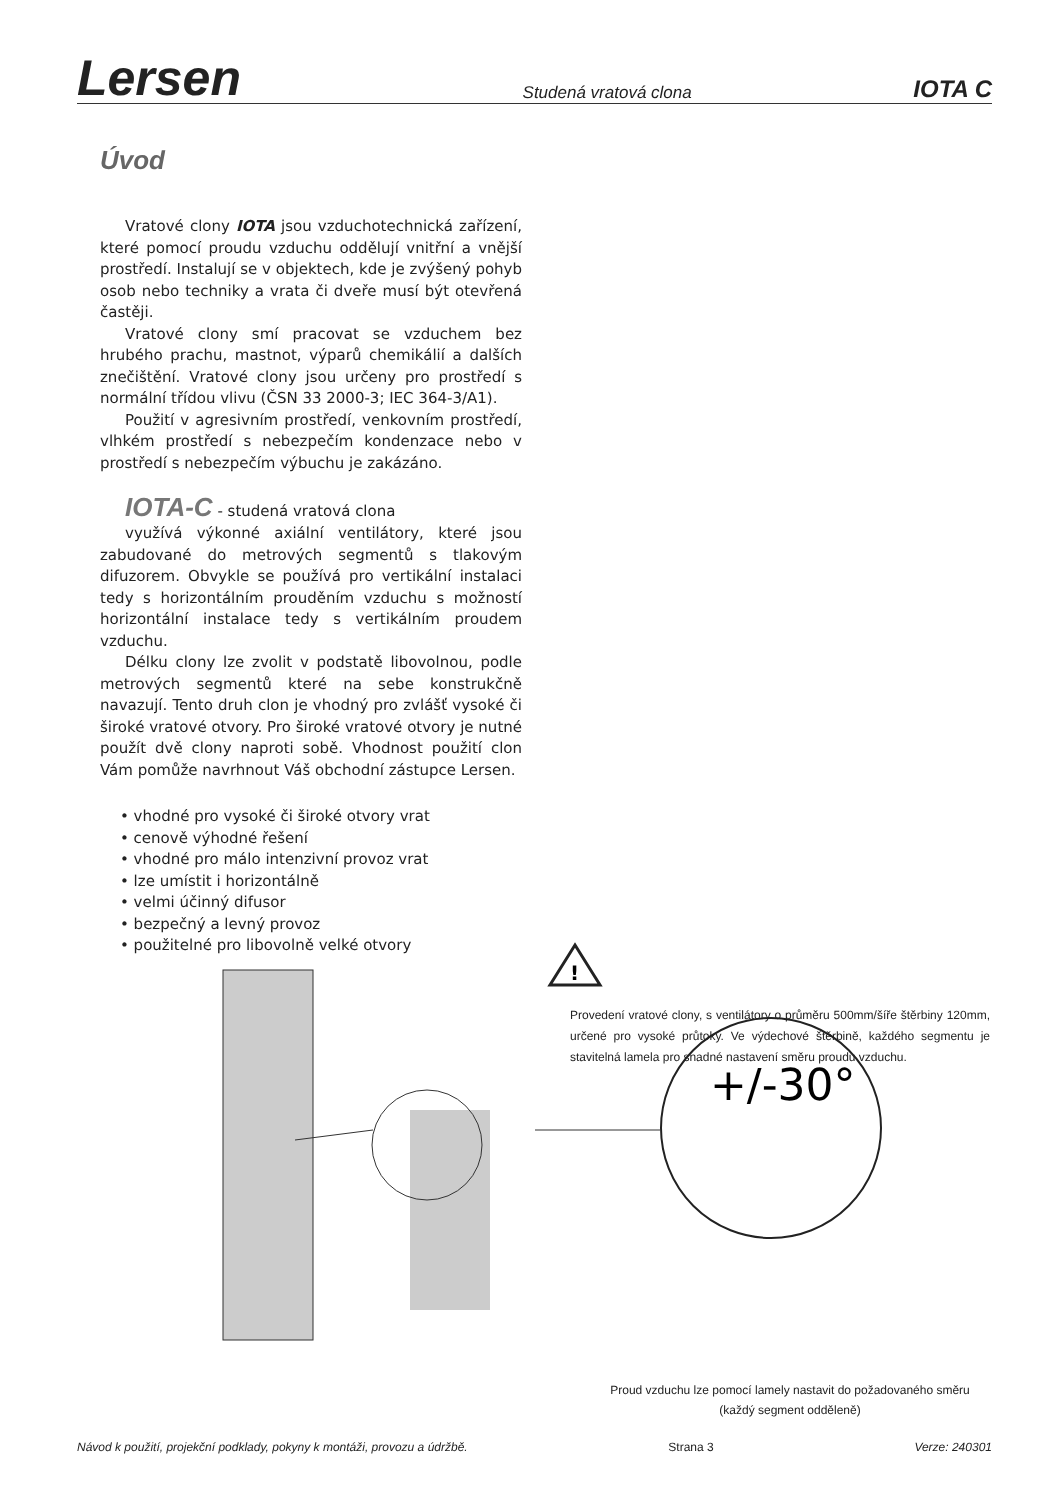Lersen Studená vratová clona IOTA C
Úvod
Vratové clony IOTA jsou vzduchotechnická zařízení, které pomocí proudu vzduchu oddělují vnitřní a vnější prostředí. Instalují se v objektech, kde je zvýšený pohyb osob nebo techniky a vrata či dveře musí být otevřená častěji.
Vratové clony smí pracovat se vzduchem bez hrubého prachu, mastnot, výparů chemikálií a dalších znečištění. Vratové clony jsou určeny pro prostředí s normální třídou vlivu (ČSN 33 2000-3; IEC 364-3/A1).
Použití v agresivním prostředí, venkovním prostředí, vlhkém prostředí s nebezpečím kondenzace nebo v prostředí s nebezpečím výbuchu je zakázáno.
IOTA-C - studená vratová clona
využívá výkonné axiální ventilátory, které jsou zabudované do metrových segmentů s tlakovým difuzorem. Obvykle se používá pro vertikální instalaci tedy s horizontálním prouděním vzduchu s možností horizontální instalace tedy s vertikálním proudem vzduchu.
Délku clony lze zvolit v podstatě libovolnou, podle metrových segmentů které na sebe konstrukčně navazují. Tento druh clon je vhodný pro zvlášť vysoké či široké vratové otvory. Pro široké vratové otvory je nutné použít dvě clony naproti sobě. Vhodnost použití clon Vám pomůže navrhnout Váš obchodní zástupce Lersen.
• vhodné pro vysoké či široké otvory vrat
• cenově výhodné řešení
• vhodné pro málo intenzivní provoz vrat
• lze umístit i horizontálně
• velmi účinný difusor
• bezpečný a levný provoz
• použitelné pro libovolně velké otvory
+/-30°
!
Provedení vratové clony, s ventilátory o průměru 500mm/šíře štěrbiny 120mm, určené pro vysoké průtoky. Ve výdechové štěrbině, každého segmentu je stavitelná lamela pro snadné nastavení směru proudu vzduchu.
Proud vzduchu lze pomocí lamely nastavit do požadovaného směru
(každý segment odděleně)
Návod k použití, projekční podklady, pokyny k montáži, provozu a údržbě. Strana 3 Verze: 240301